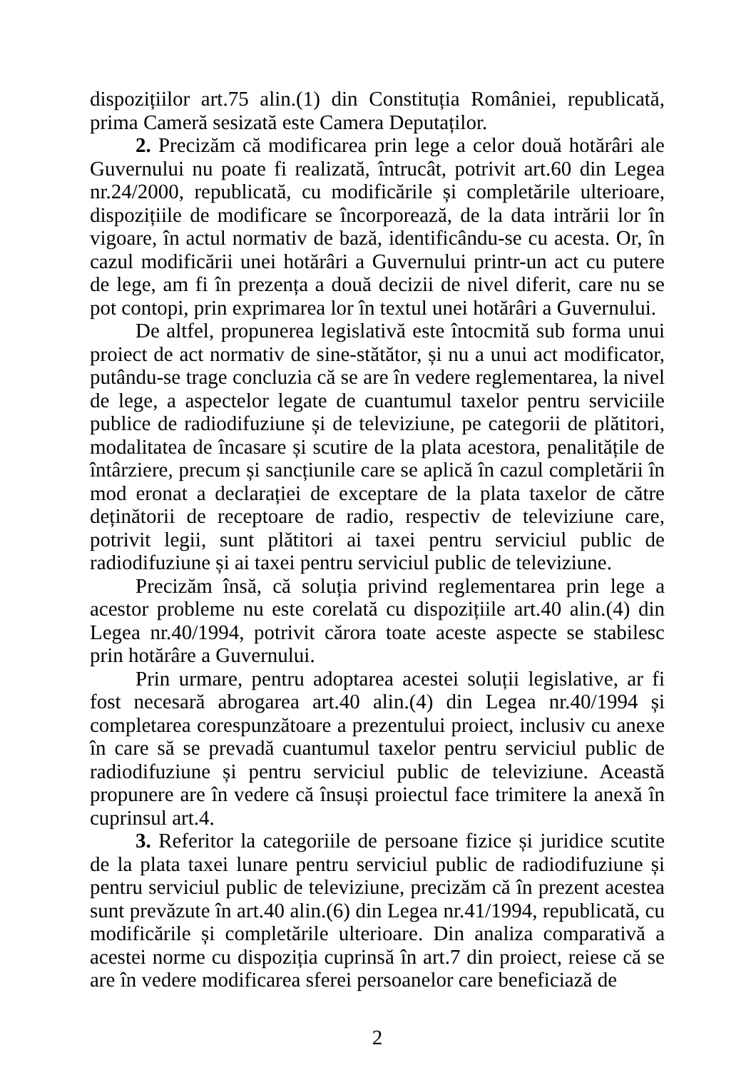dispozițiilor art.75 alin.(1) din Constituția României, republicată, prima Cameră sesizată este Camera Deputaților.
2. Precizăm că modificarea prin lege a celor două hotărâri ale Guvernului nu poate fi realizată, întrucât, potrivit art.60 din Legea nr.24/2000, republicată, cu modificările și completările ulterioare, dispozițiile de modificare se încorporează, de la data intrării lor în vigoare, în actul normativ de bază, identificându-se cu acesta. Or, în cazul modificării unei hotărâri a Guvernului printr-un act cu putere de lege, am fi în prezența a două decizii de nivel diferit, care nu se pot contopi, prin exprimarea lor în textul unei hotărâri a Guvernului.
De altfel, propunerea legislativă este întocmită sub forma unui proiect de act normativ de sine-stătător, și nu a unui act modificator, putându-se trage concluzia că se are în vedere reglementarea, la nivel de lege, a aspectelor legate de cuantumul taxelor pentru serviciile publice de radiodifuziune și de televiziune, pe categorii de plătitori, modalitatea de încasare și scutire de la plata acestora, penalitățile de întârziere, precum și sancțiunile care se aplică în cazul completării în mod eronat a declarației de exceptare de la plata taxelor de către deținătorii de receptoare de radio, respectiv de televiziune care, potrivit legii, sunt plătitori ai taxei pentru serviciul public de radiodifuziune și ai taxei pentru serviciul public de televiziune.
Precizăm însă, că soluția privind reglementarea prin lege a acestor probleme nu este corelată cu dispozițiile art.40 alin.(4) din Legea nr.40/1994, potrivit cărora toate aceste aspecte se stabilesc prin hotărâre a Guvernului.
Prin urmare, pentru adoptarea acestei soluții legislative, ar fi fost necesară abrogarea art.40 alin.(4) din Legea nr.40/1994 și completarea corespunzătoare a prezentului proiect, inclusiv cu anexe în care să se prevadă cuantumul taxelor pentru serviciul public de radiodifuziune și pentru serviciul public de televiziune. Această propunere are în vedere că însuși proiectul face trimitere la anexă în cuprinsul art.4.
3. Referitor la categoriile de persoane fizice și juridice scutite de la plata taxei lunare pentru serviciul public de radiodifuziune și pentru serviciul public de televiziune, precizăm că în prezent acestea sunt prevăzute în art.40 alin.(6) din Legea nr.41/1994, republicată, cu modificările și completările ulterioare. Din analiza comparativă a acestei norme cu dispoziția cuprinsă în art.7 din proiect, reiese că se are în vedere modificarea sferei persoanelor care beneficiază de
2